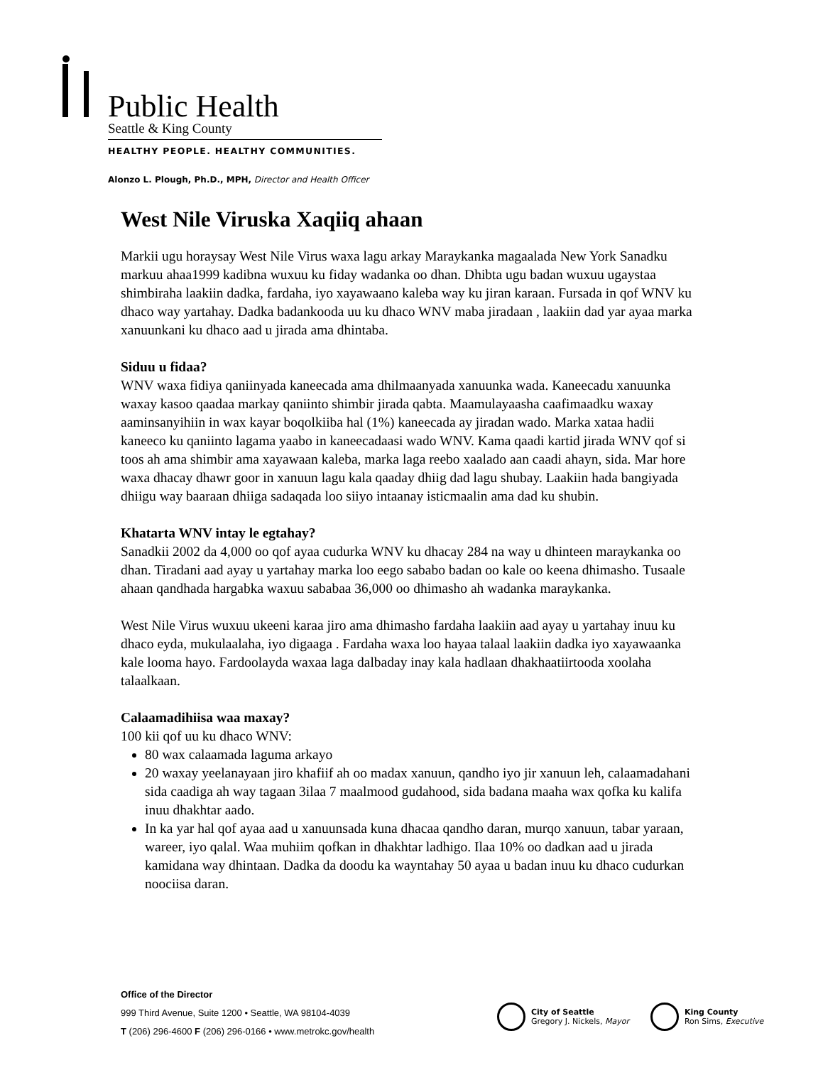Public Health
Seattle & King County
HEALTHY PEOPLE. HEALTHY COMMUNITIES.
Alonzo L. Plough, Ph.D., MPH, Director and Health Officer
West Nile Viruska Xaqiiq ahaan
Markii ugu horaysay West Nile Virus waxa lagu arkay Maraykanka magaalada New York Sanadku markuu ahaa1999 kadibna wuxuu ku fiday wadanka oo dhan. Dhibta ugu badan wuxuu ugaystaa shimbiraha laakiin dadka, fardaha, iyo xayawaano kaleba way ku jiran karaan. Fursada in qof WNV ku dhaco way yartahay. Dadka badankooda uu ku dhaco WNV maba jiradaan , laakiin dad yar ayaa marka xanuunkani ku dhaco aad u jirada ama dhintaba.
Siduu u fidaa?
WNV waxa fidiya qaniinyada kaneecada ama dhilmaanyada xanuunka wada. Kaneecadu xanuunka waxay kasoo qaadaa markay qaniinto shimbir jirada qabta. Maamulayaasha caafimaadku waxay aaminsanyihiin in wax kayar boqolkiiba hal (1%) kaneecada ay jiradan wado. Marka xataa hadii kaneeco ku qaniinto lagama yaabo in kaneecadaasi wado WNV. Kama qaadi kartid jirada WNV qof si toos ah ama shimbir ama xayawaan kaleba, marka laga reebo xaalado aan caadi ahayn, sida. Mar hore waxa dhacay dhawr goor in xanuun lagu kala qaaday dhiig dad lagu shubay. Laakiin hada bangiyada dhiigu way baaraan dhiiga sadaqada loo siiyo intaanay isticmaalin ama dad ku shubin.
Khatarta WNV intay le egtahay?
Sanadkii 2002 da 4,000 oo qof ayaa cudurka WNV ku dhacay 284 na way u dhinteen maraykanka oo dhan. Tiradani aad ayay u yartahay marka loo eego sababo badan oo kale oo keena dhimasho. Tusaale ahaan qandhada hargabka waxuu sababaa 36,000 oo dhimasho ah wadanka maraykanka.
West Nile Virus wuxuu ukeeni karaa jiro ama dhimasho fardaha laakiin aad ayay u yartahay inuu ku dhaco eyda, mukulaalaha, iyo digaaga . Fardaha waxa loo hayaa talaal laakiin dadka iyo xayawaanka kale looma hayo. Fardoolayda waxaa laga dalbaday inay kala hadlaan dhakhaatiirtooda xoolaha talaalkaan.
Calaamadihiisa waa maxay?
100 kii qof uu ku dhaco WNV:
80 wax calaamada laguma arkayo
20 waxay yeelanayaan jiro khafiif ah oo madax xanuun, qandho iyo jir xanuun leh, calaamadahani sida caadiga ah way tagaan 3ilaa 7 maalmood gudahood, sida badana maaha wax qofka ku kalifa inuu dhakhtar aado.
In ka yar hal qof ayaa aad u xanuunsada kuna dhacaa qandho daran, murqo xanuun, tabar yaraan, wareer, iyo qalal. Waa muhiim qofkan in dhakhtar ladhigo. Ilaa 10% oo dadkan aad u jirada kamidana way dhintaan. Dadka da doodu ka wayntahay 50 ayaa u badan inuu ku dhaco cudurkan noociisa daran.
Office of the Director
999 Third Avenue, Suite 1200 • Seattle, WA 98104-4039
T (206) 296-4600 F (206) 296-0166 • www.metrokc.gov/health
City of Seattle
Gregory J. Nickels, Mayor
King County
Ron Sims, Executive